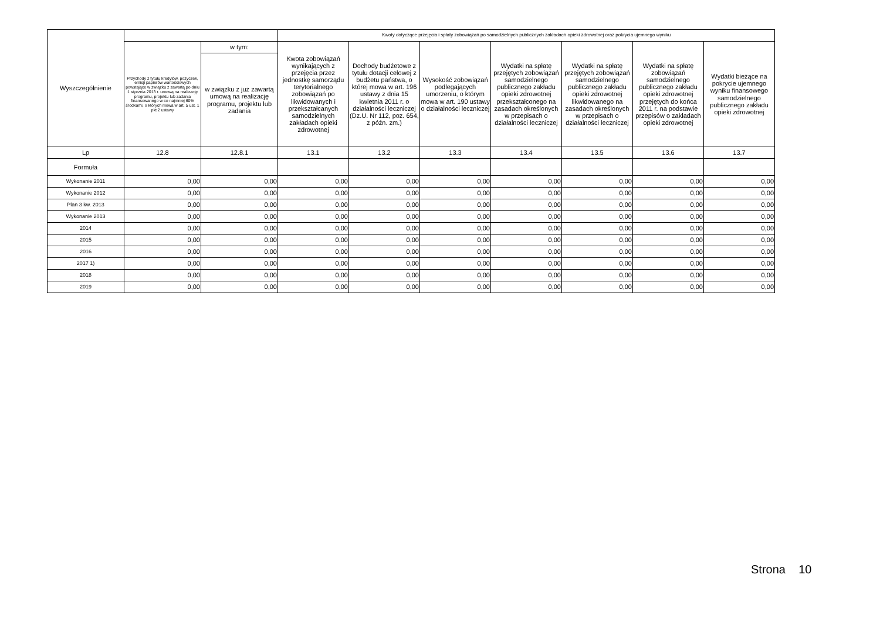| Wyszczególnienie | | | Kwoty dotyczące przejęcia i spłaty zobowiązań po samodzielnych publicznych zakładach opieki zdrowotnej oraz pokrycia ujemnego wyniku | | | | | | |
| --- | --- | --- | --- | --- | --- | --- | --- | --- | --- |
| | Przychody z tytułu kredytów, pożyczek, emisji papierów wartościowych powstające w związku z zawartą po dniu 1 stycznia 2013 r. umową na realizację programu, projektu lub zadania finansowanego w co najmniej 60% środkami, o których mowa w art. 5 ust. 1 pkt 2 ustawy | w tym: | Kwota zobowiązań wynikających z przejęcia przez jednostkę samorządu terytorialnego zobowiązań po likwidowanych i przekształcanych samodzielnych zakładach opieki zdrowotnej | Dochody budżetowe z tytułu dotacji celowej z budżetu państwa, o której mowa w art. 196 ustawy z dnia 15 kwietnia 2011 r. o działalności leczniczej (Dz.U. Nr 112, poz. 654, z późn. zm.) | Wysokość zobowiązań podlegających umorzeniu, o którym mowa w art. 190 ustawy o działalności leczniczej | Wydatki na spłatę przejętych zobowiązań samodzielnego publicznego zakładu opieki zdrowotnej przekształconego na zasadach określonych w przepisach o działalności leczniczej | Wydatki na spłatę przejętych zobowiązań samodzielnego publicznego zakładu opieki zdrowotnej likwidowanego na zasadach określonych w przepisach o działalności leczniczej | Wydatki na spłatę zobowiązań samodzielnego publicznego zakładu opieki zdrowotnej przejętych do końca 2011 r. na podstawie przepisów o zakładach opieki zdrowotnej | Wydatki bieżące na pokrycie ujemnego wyniku finansowego samodzielnego publicznego zakładu opieki zdrowotnej |
| | | w związku z już zawartą umową na realizację programu, projektu lub zadania | | | | | | | |
| Lp | 12.8 | 12.8.1 | 13.1 | 13.2 | 13.3 | 13.4 | 13.5 | 13.6 | 13.7 |
| Formuła | | | | | | | | | |
| Wykonanie 2011 | 0,00 | 0,00 | 0,00 | 0,00 | 0,00 | 0,00 | 0,00 | 0,00 | 0,00 |
| Wykonanie 2012 | 0,00 | 0,00 | 0,00 | 0,00 | 0,00 | 0,00 | 0,00 | 0,00 | 0,00 |
| Plan 3 kw. 2013 | 0,00 | 0,00 | 0,00 | 0,00 | 0,00 | 0,00 | 0,00 | 0,00 | 0,00 |
| Wykonanie 2013 | 0,00 | 0,00 | 0,00 | 0,00 | 0,00 | 0,00 | 0,00 | 0,00 | 0,00 |
| 2014 | 0,00 | 0,00 | 0,00 | 0,00 | 0,00 | 0,00 | 0,00 | 0,00 | 0,00 |
| 2015 | 0,00 | 0,00 | 0,00 | 0,00 | 0,00 | 0,00 | 0,00 | 0,00 | 0,00 |
| 2016 | 0,00 | 0,00 | 0,00 | 0,00 | 0,00 | 0,00 | 0,00 | 0,00 | 0,00 |
| 2017 1) | 0,00 | 0,00 | 0,00 | 0,00 | 0,00 | 0,00 | 0,00 | 0,00 | 0,00 |
| 2018 | 0,00 | 0,00 | 0,00 | 0,00 | 0,00 | 0,00 | 0,00 | 0,00 | 0,00 |
| 2019 | 0,00 | 0,00 | 0,00 | 0,00 | 0,00 | 0,00 | 0,00 | 0,00 | 0,00 |
Strona 10